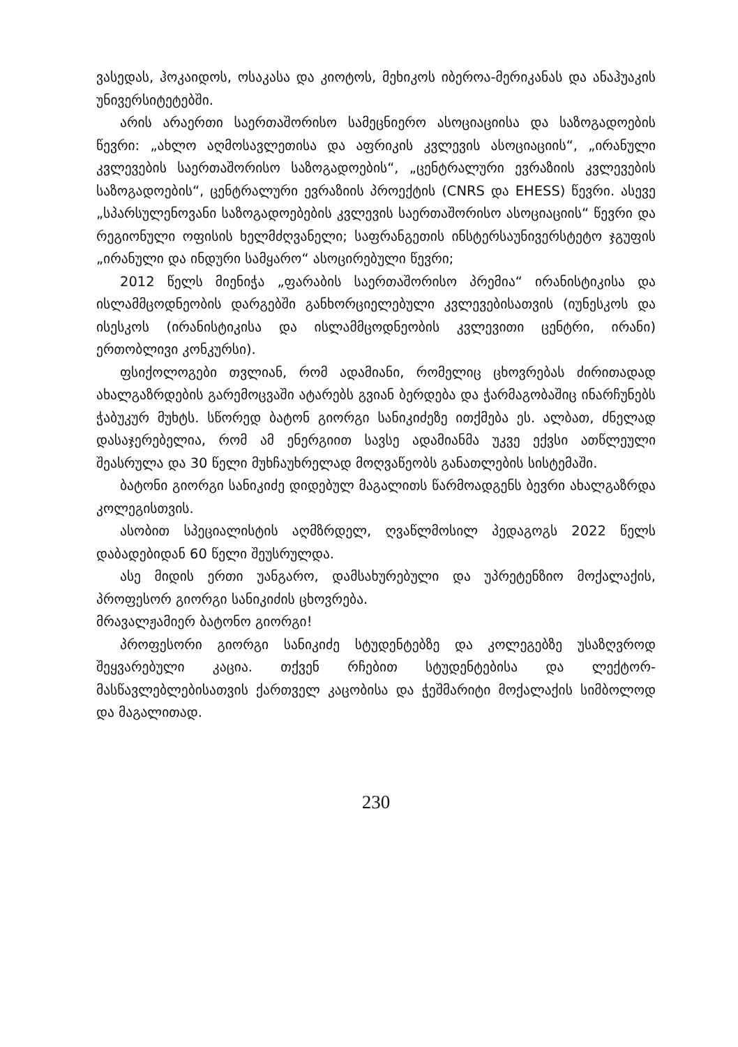ვასედას, ჰოკაიდოს, ოსაკასა და კიოტოს, მეხიკოს იბეროა-მერიკანას და ანაჰუაკის უნივერსიტეტებში.
არის არაერთი საერთაშორისო სამეცნიერო ასოციაციისა და საზოგადოების წევრი: „ახლო აღმოსავლეთისა და აფრიკის კვლევის ასოციაციის“, „ირანული კვლევების საერთაშორისო საზოგადოების“, „ცენტრალური ევრაზიის კვლევების საზოგადოების“, ცენტრალური ევრაზიის პროექტის (CNRS და EHESS) წევრი. ასევე „სპარსულენოვანი საზოგადოებების კვლევის საერთაშორისო ასოციაციის“ წევრი და რეგიონული ოფისის ხელმძღვანელი; საფრანგეთის ინსტერსაუნივერსტეტო ჯგუფის „ირანული და ინდური სამყარო“ ასოცირებული წევრი;
2012 წელს მიენიჭა „ფარაბის საერთაშორისო პრემია“ ირანისტიკისა და ისლამმცოდნეობის დარგებში განხორციელებული კვლევებისათვის (იუნესკოს და ისესკოს (ირანისტიკისა და ისლამმცოდნეობის კვლევითი ცენტრი, ირანი) ერთობლივი კონკურსი).
ფსიქოლოგები თვლიან, რომ ადამიანი, რომელიც ცხოვრებას ძირითადად ახალგაზრდების გარემოცვაში ატარებს გვიან ბერდება და ჭარმაგობაშიც ინარჩუნებს ჭაბუკურ მუხტს. სწორედ ბატონ გიორგი სანიკიძეზე ითქმება ეს. ალბათ, ძნელად დასაჯერებელია, რომ ამ ენერგიით სავსე ადამიანმა უკვე ექვსი ათწლეული შეასრულა და 30 წელი მუხჩაუხრელად მოღვაწეობს განათლების სისტემაში.
ბატონი გიორგი სანიკიძე დიდებულ მაგალითს წარმოადგენს ბევრი ახალგაზრდა კოლეგისთვის.
ასობით სპეციალისტის აღმზრდელ, ღვაწლმოსილ პედაგოგს 2022 წელს დაბადებიდან 60 წელი შეუსრულდა.
ასე მიდის ერთი უანგარო, დამსახურებული და უპრეტენზიო მოქალაქის, პროფესორ გიორგი სანიკიძის ცხოვრება.
მრავალჟამიერ ბატონო გიორგი!
პროფესორი გიორგი სანიკიძე სტუდენტებზე და კოლეგებზე უსაზღვროდ შეყვარებული კაცია. თქვენ რჩებით სტუდენტებისა და ლექტორ-მასწავლებლებისათვის ქართველ კაცობისა და ჭეშმარიტი მოქალაქის სიმბოლოდ და მაგალითად.
230